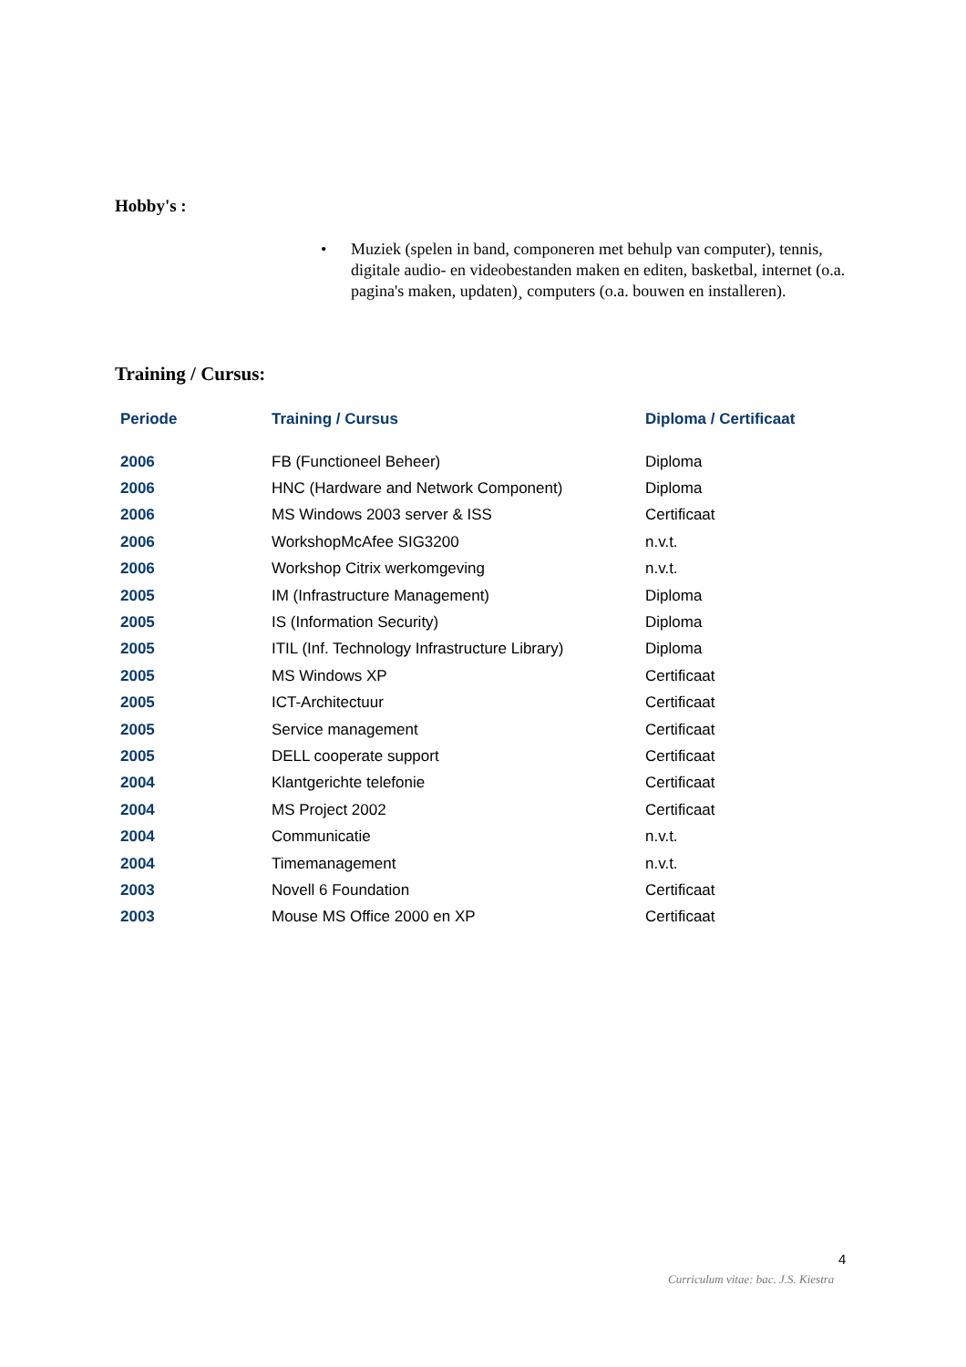Hobby's :
• Muziek (spelen in band, componeren met behulp van computer), tennis, digitale audio- en videobestanden maken en editen, basketbal, internet (o.a. pagina's maken, updaten)¸ computers (o.a. bouwen en installeren).
Training / Cursus:
| Periode | Training / Cursus | Diploma / Certificaat |
| --- | --- | --- |
| 2006 | FB (Functioneel Beheer) | Diploma |
| 2006 | HNC (Hardware and Network Component) | Diploma |
| 2006 | MS Windows 2003 server & ISS | Certificaat |
| 2006 | WorkshopMcAfee SIG3200 | n.v.t. |
| 2006 | Workshop Citrix werkomgeving | n.v.t. |
| 2005 | IM (Infrastructure Management) | Diploma |
| 2005 | IS (Information Security) | Diploma |
| 2005 | ITIL (Inf. Technology Infrastructure Library) | Diploma |
| 2005 | MS Windows XP | Certificaat |
| 2005 | ICT-Architectuur | Certificaat |
| 2005 | Service management | Certificaat |
| 2005 | DELL cooperate support | Certificaat |
| 2004 | Klantgerichte telefonie | Certificaat |
| 2004 | MS Project 2002 | Certificaat |
| 2004 | Communicatie | n.v.t. |
| 2004 | Timemanagement | n.v.t. |
| 2003 | Novell 6 Foundation | Certificaat |
| 2003 | Mouse MS Office 2000 en XP | Certificaat |
4
Curriculum vitae: bac. J.S. Kiestra